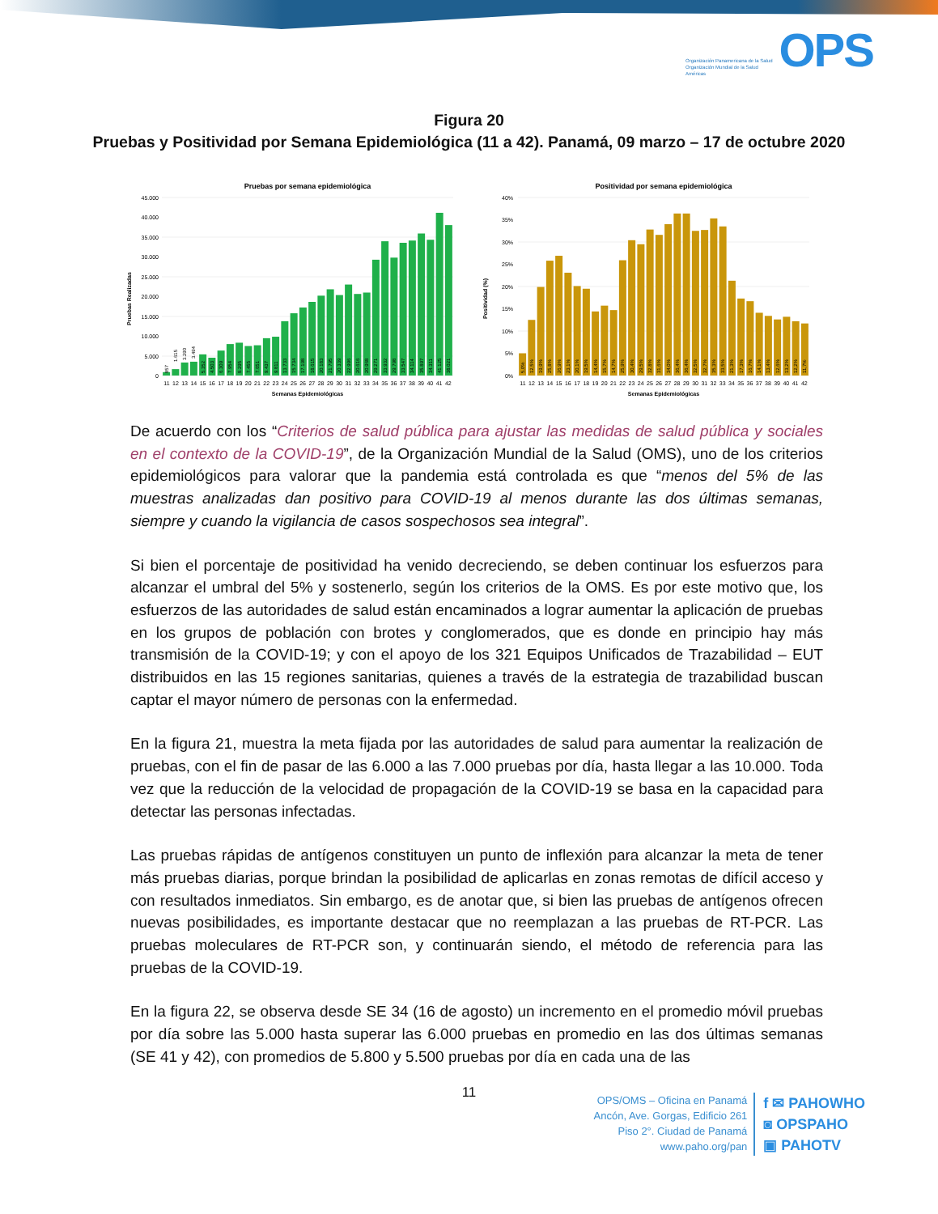Organización Panamericana de la Salud
Organización Mundial de la Salud
Américas
OPS
Figura 20
Pruebas y Positividad por Semana Epidemiológica (11 a 42). Panamá, 09 marzo – 17 de octubre 2020
Pruebas por semana epidemiológica
0
5.000
10.000
15.000
20.000
25.000
30.000
35.000
40.000
45.000
Pruebas Realizadas
857
1.615
3.290
3.494
5.352
4.503
6.309
7.954
8.295
7.455
7.651
9.437
9.811
13.733
15.734
17.198
18.615
20.183
21.795
20.339
22.996
20.616
20.968
29.271
33.932
29.798
33.547
34.114
35.897
34.311
41.125
38.021
11 12 13 14 15 16 17 18 19 20 21 22 23 24 25 26 27 28 29 30 31 32 33 34 35 36 37 38 39 40 41 42
Semanas Epidemiológicas
Positividad por semana epidemiológica
0%
5%
10%
15%
20%
25%
30%
35%
40%
Positividad (%)
5,0%
12,5%
19,9%
25,8%
26,9%
23,1%
20,1%
19,5%
14,4%
15,7%
14,7%
25,9%
30,4%
29,5%
32,8%
31,6%
34,0%
36,4%
36,4%
32,5%
32,7%
35,3%
33,5%
21,3%
17,3%
16,7%
14,1%
13,4%
12,6%
13,2%
12,2%
11,7%
11 12 13 14 15 16 17 18 19 20 21 22 23 24 25 26 27 28 29 30 31 32 33 34 35 36 37 38 39 40 41 42
Semanas Epidemiológicas
De acuerdo con los “Criterios de salud pública para ajustar las medidas de salud pública y sociales en el contexto de la COVID-19”, de la Organización Mundial de la Salud (OMS), uno de los criterios epidemiológicos para valorar que la pandemia está controlada es que “menos del 5% de las muestras analizadas dan positivo para COVID-19 al menos durante las dos últimas semanas, siempre y cuando la vigilancia de casos sospechosos sea integral”.
Si bien el porcentaje de positividad ha venido decreciendo, se deben continuar los esfuerzos para alcanzar el umbral del 5% y sostenerlo, según los criterios de la OMS. Es por este motivo que, los esfuerzos de las autoridades de salud están encaminados a lograr aumentar la aplicación de pruebas en los grupos de población con brotes y conglomerados, que es donde en principio hay más transmisión de la COVID-19; y con el apoyo de los 321 Equipos Unificados de Trazabilidad – EUT distribuidos en las 15 regiones sanitarias, quienes a través de la estrategia de trazabilidad buscan captar el mayor número de personas con la enfermedad.
En la figura 21, muestra la meta fijada por las autoridades de salud para aumentar la realización de pruebas, con el fin de pasar de las 6.000 a las 7.000 pruebas por día, hasta llegar a las 10.000. Toda vez que la reducción de la velocidad de propagación de la COVID-19 se basa en la capacidad para detectar las personas infectadas.
Las pruebas rápidas de antígenos constituyen un punto de inflexión para alcanzar la meta de tener más pruebas diarias, porque brindan la posibilidad de aplicarlas en zonas remotas de difícil acceso y con resultados inmediatos. Sin embargo, es de anotar que, si bien las pruebas de antígenos ofrecen nuevas posibilidades, es importante destacar que no reemplazan a las pruebas de RT-PCR. Las pruebas moleculares de RT-PCR son, y continuarán siendo, el método de referencia para las pruebas de la COVID-19.
En la figura 22, se observa desde SE 34 (16 de agosto) un incremento en el promedio móvil pruebas por día sobre las 5.000 hasta superar las 6.000 pruebas en promedio en las dos últimas semanas (SE 41 y 42), con promedios de 5.800 y 5.500 pruebas por día en cada una de las
11
OPS/OMS – Oficina en Panamá
Ancón, Ave. Gorgas, Edificio 261
Piso 2°. Ciudad de Panamá
www.paho.org/pan
f ✉ PAHOWHO
◙ OPSPAHO
▣ PAHOTV